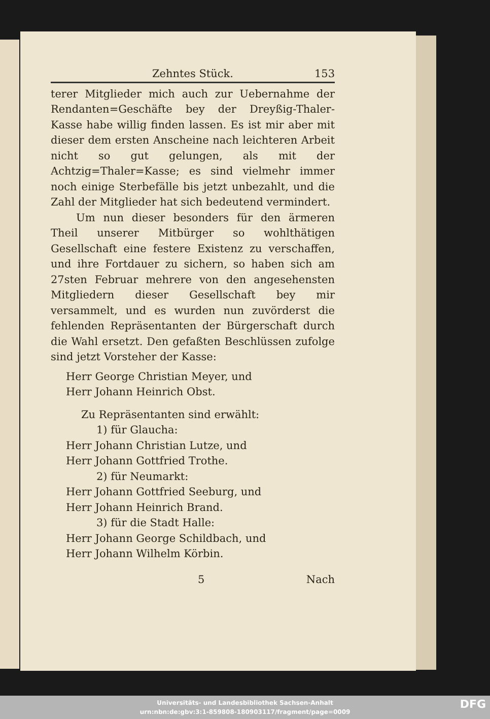Zehntes Stück. 153
terer Mitglieder mich auch zur Uebernahme der Rendanten=Geschäfte bey der Dreyßig-Thaler-Kasse habe willig finden lassen. Es ist mir aber mit dieser dem ersten Anscheine nach leichteren Arbeit nicht so gut gelungen, als mit der Achtzig=Thaler=Kasse; es sind vielmehr immer noch einige Sterbefälle bis jetzt unbezahlt, und die Zahl der Mitglieder hat sich bedeutend vermindert.
Um nun dieser besonders für den ärmeren Theil unserer Mitbürger so wohlthätigen Gesellschaft eine festere Existenz zu verschaffen, und ihre Fortdauer zu sichern, so haben sich am 27sten Februar mehrere von den angesehensten Mitgliedern dieser Gesellschaft bey mir versammelt, und es wurden nun zuvörderst die fehlenden Repräsentanten der Bürgerschaft durch die Wahl ersetzt. Den gefaßten Beschlüssen zufolge sind jetzt Vorsteher der Kasse:
Herr George Christian Meyer, und
Herr Johann Heinrich Obst.
Zu Repräsentanten sind erwählt:
1) für Glaucha:
Herr Johann Christian Lutze, und
Herr Johann Gottfried Trothe.
2) für Neumarkt:
Herr Johann Gottfried Seeburg, und
Herr Johann Heinrich Brand.
3) für die Stadt Halle:
Herr Johann George Schildbach, und
Herr Johann Wilhelm Körbin.
5 Nach
Universitäts- und Landesbibliothek Sachsen-Anhalt
urn:nbn:de:gbv:3:1-859808-180903117/fragment/page=0009
DFG